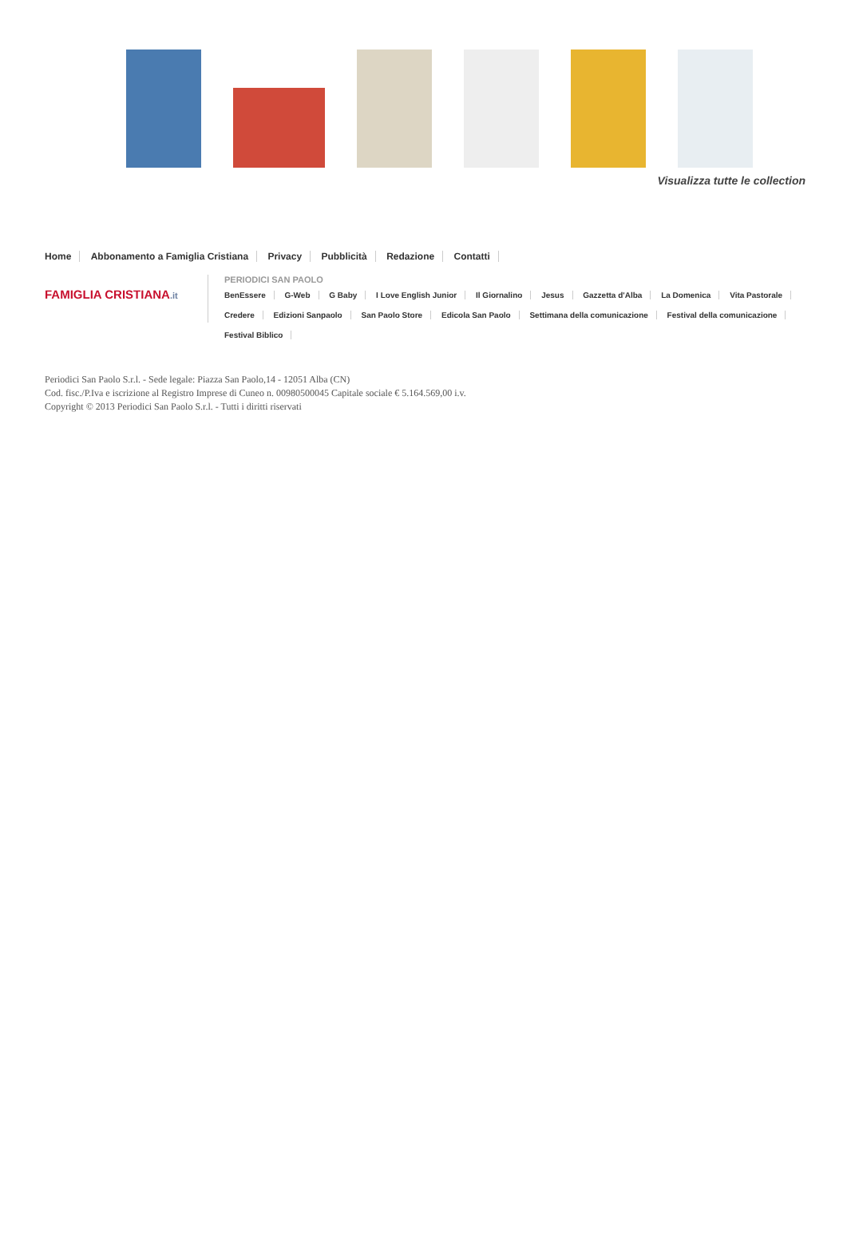Visualizza tutte le collection
Home Abbonamento a Famiglia Cristiana Privacy Pubblicità Redazione Contatti
FAMIGLIA CRISTIANA.it
PERIODICI SAN PAOLO
BenEssere G-Web G Baby I Love English Junior Il Giornalino Jesus Gazzetta d'Alba La Domenica Vita Pastorale
Credere Edizioni Sanpaolo San Paolo Store Edicola San Paolo Settimana della comunicazione Festival della comunicazione
Festival Biblico
Periodici San Paolo S.r.l. - Sede legale: Piazza San Paolo,14 - 12051 Alba (CN)
Cod. fisc./P.Iva e iscrizione al Registro Imprese di Cuneo n. 00980500045 Capitale sociale € 5.164.569,00 i.v.
Copyright © 2013 Periodici San Paolo S.r.l. - Tutti i diritti riservati